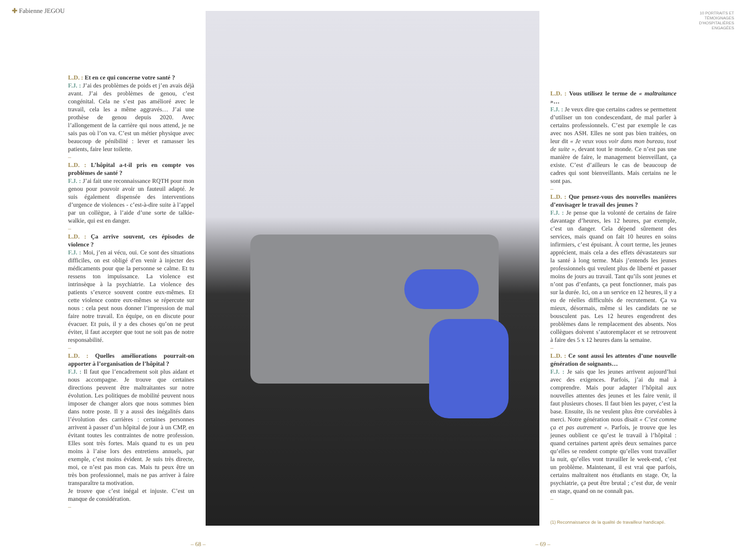✚ Fabienne JEGOU
L.D. : Et en ce qui concerne votre santé ?
F.J. : J’ai des problèmes de poids et j’en avais déjà avant. J’ai des problèmes de genou, c’est congénital. Cela ne s’est pas amélioré avec le travail, cela les a même aggravés… J’ai une prothèse de genou depuis 2020. Avec l’allongement de la carrière qui nous attend, je ne sais pas où l’on va. C’est un métier physique avec beaucoup de pénibilité : lever et ramasser les patients, faire leur toilette.
–
L.D. : L’hôpital a-t-il pris en compte vos problèmes de santé ?
F.J. : J’ai fait une reconnaissance RQTH pour mon genou pour pouvoir avoir un fauteuil adapté. Je suis également dispensée des interventions d’urgence de violences - c’est-à-dire suite à l’appel par un collègue, à l’aide d’une sorte de talkie-walkie, qui est en danger.
–
L.D. : Ça arrive souvent, ces épisodes de violence ?
F.J. : Moi, j’en ai vécu, oui. Ce sont des situations difficiles, on est obligé d’en venir à injecter des médicaments pour que la personne se calme. Et tu ressens ton impuissance. La violence est intrinsèque à la psychiatrie. La violence des patients s’exerce souvent contre eux-mêmes. Et cette violence contre eux-mêmes se répercute sur nous : cela peut nous donner l’impression de mal faire notre travail. En équipe, on en discute pour évacuer. Et puis, il y a des choses qu’on ne peut éviter, il faut accepter que tout ne soit pas de notre responsabilité.
–
L.D. : Quelles améliorations pourrait-on apporter à l’organisation de l’hôpital ?
F.J. : Il faut que l’encadrement soit plus aidant et nous accompagne. Je trouve que certaines directions peuvent être maltraitantes sur notre évolution. Les politiques de mobilité peuvent nous imposer de changer alors que nous sommes bien dans notre poste. Il y a aussi des inégalités dans l’évolution des carrières : certaines personnes arrivent à passer d’un hôpital de jour à un CMP, en évitant toutes les contraintes de notre profession. Elles sont très fortes. Mais quand tu es un peu moins à l’aise lors des entretiens annuels, par exemple, c’est moins évident. Je suis très directe, moi, ce n’est pas mon cas. Mais tu peux être un très bon professionnel, mais ne pas arriver à faire transparaître ta motivation.
Je trouve que c’est inégal et injuste. C’est un manque de considération.
–
– 68 –
10 PORTRAITS ET
TÉMOIGNAGES
D’HOSPITALIÈRES
ENGAGÉES
L.D. : Vous utilisez le terme de « maltraitance »…
F.J. : Je veux dire que certains cadres se permettent d’utiliser un ton condescendant, de mal parler à certains professionnels. C’est par exemple le cas avec nos ASH. Elles ne sont pas bien traitées, on leur dit « Je veux vous voir dans mon bureau, tout de suite », devant tout le monde. Ce n’est pas une manière de faire, le management bienveillant, ça existe. C’est d’ailleurs le cas de beaucoup de cadres qui sont bienveillants. Mais certains ne le sont pas.
–
L.D. : Que pensez-vous des nouvelles manières d’envisager le travail des jeunes ?
F.J. : Je pense que la volonté de certains de faire davantage d’heures, les 12 heures, par exemple, c’est un danger. Cela dépend sûrement des services, mais quand on fait 10 heures en soins infirmiers, c’est épuisant. À court terme, les jeunes apprécient, mais cela a des effets dévastateurs sur la santé à long terme. Mais j’entends les jeunes professionnels qui veulent plus de liberté et passer moins de jours au travail. Tant qu’ils sont jeunes et n’ont pas d’enfants, ça peut fonctionner, mais pas sur la durée. Ici, on a un service en 12 heures, il y a eu de réelles difficultés de recrutement. Ça va mieux, désormais, même si les candidats ne se bousculent pas. Les 12 heures engendrent des problèmes dans le remplacement des absents. Nos collègues doivent s’autoremplacer et se retrouvent à faire des 5 x 12 heures dans la semaine.
–
L.D. : Ce sont aussi les attentes d’une nouvelle génération de soignants…
F.J. : Je sais que les jeunes arrivent aujourd’hui avec des exigences. Parfois, j’ai du mal à comprendre. Mais pour adapter l’hôpital aux nouvelles attentes des jeunes et les faire venir, il faut plusieurs choses. Il faut bien les payer, c’est la base. Ensuite, ils ne veulent plus être corvéables à merci. Notre génération nous disait « C’est comme ça et pas autrement ». Parfois, je trouve que les jeunes oublient ce qu’est le travail à l’hôpital : quand certaines partent après deux semaines parce qu’elles se rendent compte qu’elles vont travailler la nuit, qu’elles vont travailler le week-end, c’est un problème. Maintenant, il est vrai que parfois, certains maltraitent nos étudiants en stage. Or, la psychiatrie, ça peut être brutal ; c’est dur, de venir en stage, quand on ne connaît pas.
–
(1) Reconnaissance de la qualité de travailleur handicapé.
– 69 –